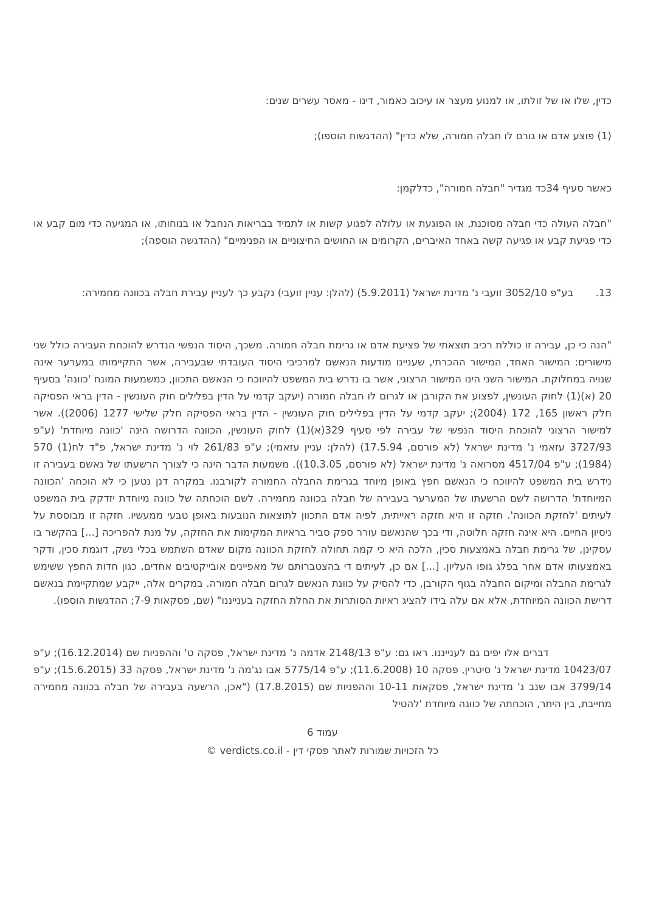כדין, שלו או של זולתו, או למנוע מעצר או עיכוב כאמור, דינו - מאסר עשרים שנים:
(1) פוצע אדם או גורם לו חבלה חמורה, שלא כדין" (ההדגשות הוספו);
כאשר סעיף 34כד מגדיר "חבלה חמורה", כדלקמן:
"חבלה העולה כדי חבלה מסוכנת, או הפוגעת או עלולה לפגוע קשות או לתמיד בבריאות הנחבל או בנוחותו, או המגיעה כדי מום קבע או כדי פגיעת קבע או פגיעה קשה באחד האיברים, הקרומים או החושים החיצוניים או הפנימיים" (ההדגשה הוספה);
13. בע"פ 3052/10 זועבי נ' מדינת ישראל (5.9.2011) (להלן: עניין זועבי) נקבע כך לעניין עבירת חבלה בכוונה מחמירה:
"הנה כי כן, עבירה זו כוללת רכיב תוצאתי של פציעת אדם או גרימת חבלה חמורה. משכך, היסוד הנפשי הנדרש להוכחת העבירה כולל שני מישורים: המישור האחד, המישור ההכרתי, שעניינו מודעות הנאשם למרכיבי היסוד העובדתי שבעבירה, אשר התקיימותו במערער אינה שנויה במחלוקת. המישור השני הינו המישור הרצוני, אשר בו נדרש בית המשפט להיווכח כי הנאשם התכוון, כמשמעות המונח 'כוונה' בסעיף 20 (א)(1) לחוק העונשין, לפצוע את הקורבן או לגרום לו חבלה חמורה (יעקב קדמי על הדין בפלילים חוק העונשין - הדין בראי הפסיקה חלק ראשון 165, 172 (2004); יעקב קדמי על הדין בפלילים חוק העונשין - הדין בראי הפסיקה חלק שלישי 1277 (2006)). אשר למישור הרצוני להוכחת היסוד הנפשי של עבירה לפי סעיף 329(א)(1) לחוק העונשין, הכוונה הדרושה הינה 'כוונה מיוחדת' (ע"פ 3727/93 עזאמי נ' מדינת ישראל (לא פורסם, 17.5.94) (להלן: עניין עזאמי); ע"פ 261/83 לוי נ' מדינת ישראל, פ"ד לח(1) 570 (1984); ע"פ 4517/04 מסרואה נ' מדינת ישראל (לא פורסם, 10.3.05)). משמעות הדבר הינה כי לצורך הרשעתו של נאשם בעבירה זו נידרש בית המשפט להיווכח כי הנאשם חפץ באופן מיוחד בגרימת החבלה החמורה לקורבנו. במקרה דנן נטען כי לא הוכחה 'הכוונה המיוחדת' הדרושה לשם הרשעתו של המערער בעבירה של חבלה בכוונה מחמירה. לשם הוכחתה של כוונה מיוחדת יזדקק בית המשפט לעיתים 'לחזקת הכוונה'. חזקה זו היא חזקה ראייתית, לפיה אדם התכוון לתוצאות הנובעות באופן טבעי ממעשיו. חזקה זו מבוססת על ניסיון החיים. היא אינה חזקה חלוטה, ודי בכך שהנאשם עורר ספק סביר בראיות המקימות את החזקה, על מנת להפריכה [...] בהקשר בו עסקינן, של גרימת חבלה באמצעות סכין, הלכה היא כי קמה תחולה לחזקת הכוונה מקום שאדם השתמש בכלי נשק, דוגמת סכין, ודקר באמצעותו אדם אחר בפלג גופו העליון. [...] אם כן, לעיתים די בהצטברותם של מאפיינים אובייקטיבים אחדים, כגון חדות החפץ ששימש לגרימת החבלה ומיקום החבלה בגוף הקורבן, כדי להסיק על כוונת הנאשם לגרום חבלה חמורה. במקרים אלה, ייקבע שמתקיימת בנאשם דרישת הכוונה המיוחדת, אלא אם עלה בידו להציג ראיות הסותרות את החלת החזקה בענייננו" (שם, פסקאות 7-9; ההדגשות הוספו).
דברים אלו יפים גם לענייננו. ראו גם: ע"פ 2148/13 אדמה נ' מדינת ישראל, פסקה ט' וההפניות שם (16.12.2014); ע"פ 10423/07 מדינת ישראל נ' סיטרין, פסקה 10 (11.6.2008); ע"פ 5775/14 אבו נג'מה נ' מדינת ישראל, פסקה 33 (15.6.2015); ע"פ 3799/14 אבו שנב נ' מדינת ישראל, פסקאות 10-11 וההפניות שם (17.8.2015) ("אכן, הרשעה בעבירה של חבלה בכוונה מחמירה מחייבת, בין היתר, הוכחתה של כוונה מיוחדת 'להטיל
עמוד 6
כל הזכויות שמורות לאתר פסקי דין - verdicts.co.il ©